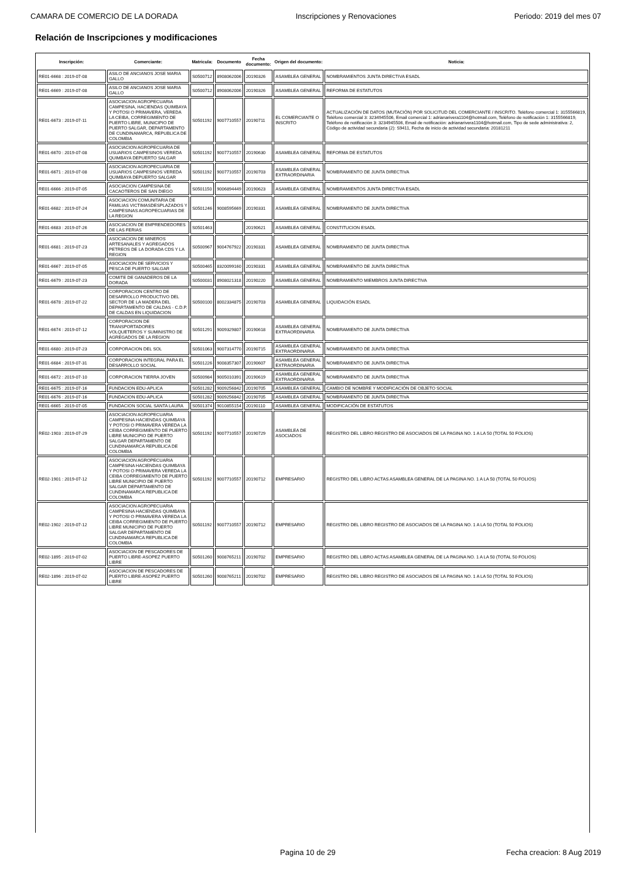CAMARA DE COMERCIO DE LA DORADA Inscripciones y Renovaciones Periodo: 2019 del mes 07
Relación de Inscripciones y modificaciones
| Inscripción: | Comerciante: | Matricula: | Documento | Fecha documento: | Origen del documento: | Noticia: |
| --- | --- | --- | --- | --- | --- | --- |
| RE01-6668 : 2019-07-08 | ASILO DE ANCIANOS JOSE MARIA GALLO | S0500712 | 8908062006 | 20190326 | ASAMBLEA GENERAL | NOMBRAMIENTOS JUNTA DIRECTIVA ESADL |
| RE01-6669 : 2019-07-08 | ASILO DE ANCIANOS JOSE MARIA GALLO | S0500712 | 8908062006 | 20190326 | ASAMBLEA GENERAL | REFORMA DE ESTATUTOS |
| RE01-6673 : 2019-07-11 | ASOCIACION AGROPECUARIA CAMPESINA, HACIENDAS QUIMBAYA Y POTOSI O PRIMAVERA, VEREDA LA CEIBA, CORREGIMIENTO DE PUERTO LIBRE, MUNICIPIO DE PUERTO SALGAR, DEPARTAMENTO DE CUNDINAMARCA, REPUBLICA DE COLOMBIA | S0501192 | 9007710557 | 20190711 | EL COMERCIANTE O INSCRITO | ACTUALIZACIÓN DE DATOS (MUTACIÓN) POR SOLICITUD DEL COMERCIANTE / INSCRITO. Teléfono comercial 1: 3155566819, Teléfono comercial 3: 3234945506, Email comercial 1: adrianarivera1104@hotmail.com, Teléfono de notificación 1: 3155566819, Teléfono de notificación 3: 3234945506, Email de notificación: adrianarivera1104@hotmail.com, Tipo de sede administrativa: 2, Código de actividad secundaria (2): S9411, Fecha de inicio de actividad secundaria: 20181211 |
| RE01-6670 : 2019-07-08 | ASOCIACION AGROPECUARIA DE USUARIOS CAMPESINOS VEREDA QUIMBAYA DEPUERTO SALGAR | S0501192 | 9007710557 | 20190630 | ASAMBLEA GENERAL | REFORMA DE ESTATUTOS |
| RE01-6671 : 2019-07-08 | ASOCIACION AGROPECUARIA DE USUARIOS CAMPESINOS VEREDA QUIMBAYA DEPUERTO SALGAR | S0501192 | 9007710557 | 20190703 | ASAMBLEA GENERAL EXTRAORDINARIA | NOMBRAMIENTO DE JUNTA DIRECTIVA |
| RE01-6666 : 2019-07-05 | ASOCIACION CAMPESINA DE CACAOTEROS DE SAN DIEGO | S0501150 | 9006894449 | 20190623 | ASAMBLEA GENERAL | NOMBRAMIENTOS JUNTA DIRECTIVA ESADL |
| RE01-6682 : 2019-07-24 | ASOCIACION COMUNITARIA DE FAMILIAS VICTIMASDESPLAZADOS Y CAMPESINAS AGROPECUARIAS DE LA REGION | S0501246 | 9008595669 | 20190331 | ASAMBLEA GENERAL | NOMBRAMIENTO DE JUNTA DIRECTIVA |
| RE01-6683 : 2019-07-26 | ASOCIACION DE EMPRENDEDORES DE LAS FERIAS | S0501463 | | 20190621 | ASAMBLEA GENERAL | CONSTITUCION ESADL |
| RE01-6681 : 2019-07-23 | ASOCIACION DE MINEROS ARTESANALES Y AGREGADOS PETREOS DE LA DORADA CDS Y LA REGION | S0500967 | 9004767922 | 20190331 | ASAMBLEA GENERAL | NOMBRAMIENTO DE JUNTA DIRECTIVA |
| RE01-6667 : 2019-07-05 | ASOCIACION DE SERVICIOS Y PESCA DE PUERTO SALGAR | S0500465 | 8320099160 | 20190331 | ASAMBLEA GENERAL | NOMBRAMIENTO DE JUNTA DIRECTIVA |
| RE01-6679 : 2019-07-23 | COMITE DE GANADEROS DE LA DORADA | S0500031 | 8908021318 | 20190220 | ASAMBLEA GENERAL | NOMBRAMIENTO MIEMBROS JUNTA DIRECTIVA |
| RE01-6678 : 2019-07-22 | CORPORACION CENTRO DE DESARROLLO PRODUCTIVO DEL SECTOR DE LA MADERA DEL DEPARTAMENTO DE CALDAS - C.D.P. DE CALDAS EN LIQUIDACION | S0500100 | 8002334875 | 20190703 | ASAMBLEA GENERAL | LIQUIDACIÓN ESADL |
| RE01-6674 : 2019-07-12 | CORPORACION DE TRANSPORTADORES VOLQUETEROS Y SUMINISTRO DE AGREGADOS DE LA REGION | S0501291 | 9009329807 | 20190618 | ASAMBLEA GENERAL EXTRAORDINARIA | NOMBRAMIENTO DE JUNTA DIRECTIVA |
| RE01-6680 : 2019-07-23 | CORPORACION DEL SOL | S0501063 | 9007314770 | 20190715 | ASAMBLEA GENERAL EXTRAORDINARIA | NOMBRAMIENTO DE JUNTA DIRECTIVA |
| RE01-6684 : 2019-07-31 | CORPORACION INTEGRAL PARA EL DESARROLLO SOCIAL | S0501226 | 9008357307 | 20190607 | ASAMBLEA GENERAL EXTRAORDINARIA | NOMBRAMIENTO DE JUNTA DIRECTIVA |
| RE01-6672 : 2019-07-10 | CORPORACION TIERRA JOVEN | S0500984 | 9005010391 | 20190619 | ASAMBLEA GENERAL EXTRAORDINARIA | NOMBRAMIENTO DE JUNTA DIRECTIVA |
| RE01-6675 : 2019-07-16 | FUNDACION EDU-APLICA | S0501282 | 9009256842 | 20190705 | ASAMBLEA GENERAL | CAMBIO DE NOMBRE Y MODIFICACIÓN DE OBJETO SOCIAL |
| RE01-6676 : 2019-07-16 | FUNDACION EDU-APLICA | S0501282 | 9009256842 | 20190705 | ASAMBLEA GENERAL | NOMBRAMIENTO DE JUNTA DIRECTIVA |
| RE01-6665 : 2019-07-05 | FUNDACION SOCIAL SANTA LAURA | S0501374 | 9010855154 | 20190110 | ASAMBLEA GENERAL | MODIFICACIÓN DE ESTATUTOS |
| RE02-1903 : 2019-07-29 | ASOCIACION AGROPECUARIA CAMPESINA HACIENDAS QUIMBAYA Y POTOSI O PRIMAVERA VEREDA LA CEIBA CORREGIMIENTO DE PUERTO LIBRE MUNICIPIO DE PUERTO SALGAR DEPARTAMENTO DE CUNDINAMARCA REPUBLICA DE COLOMBIA | S0501192 | 9007710557 | 20190729 | ASAMBLEA DE ASOCIADOS | REGISTRO DEL LIBRO REGISTRO DE ASOCIADOS DE LA PAGINA NO. 1 A LA 50 (TOTAL 50 FOLIOS) |
| RE02-1901 : 2019-07-12 | ASOCIACION AGROPECUARIA CAMPESINA HACIENDAS QUIMBAYA Y POTOSI O PRIMAVERA VEREDA LA CEIBA CORREGIMIENTO DE PUERTO LIBRE MUNICIPIO DE PUERTO SALGAR DEPARTAMENTO DE CUNDINAMARCA REPUBLICA DE COLOMBIA | S0501192 | 9007710557 | 20190712 | EMPRESARIO | REGISTRO DEL LIBRO ACTAS ASAMBLEA GENERAL DE LA PAGINA NO. 1 A LA 50 (TOTAL 50 FOLIOS) |
| RE02-1902 : 2019-07-12 | ASOCIACION AGROPECUARIA CAMPESINA HACIENDAS QUIMBAYA Y POTOSI O PRIMAVERA VEREDA LA CEIBA CORREGIMIENTO DE PUERTO LIBRE MUNICIPIO DE PUERTO SALGAR DEPARTAMENTO DE CUNDINAMARCA REPUBLICA DE COLOMBIA | S0501192 | 9007710557 | 20190712 | EMPRESARIO | REGISTRO DEL LIBRO REGISTRO DE ASOCIADOS DE LA PAGINA NO. 1 A LA 50 (TOTAL 50 FOLIOS) |
| RE02-1895 : 2019-07-02 | ASOCIACION DE PESCADORES DE PUERTO LIBRE-ASOPEZ PUERTO LIBRE | S0501260 | 9008765211 | 20190702 | EMPRESARIO | REGISTRO DEL LIBRO ACTAS ASAMBLEA GENERAL DE LA PAGINA NO. 1 A LA 50 (TOTAL 50 FOLIOS) |
| RE02-1896 : 2019-07-02 | ASOCIACION DE PESCADORES DE PUERTO LIBRE-ASOPEZ PUERTO LIBRE | S0501260 | 9008765211 | 20190702 | EMPRESARIO | REGISTRO DEL LIBRO REGISTRO DE ASOCIADOS DE LA PAGINA NO. 1 A LA 50 (TOTAL 50 FOLIOS) |
Pagina 10 de 29 Fecha creacion: 8 Aug 2019